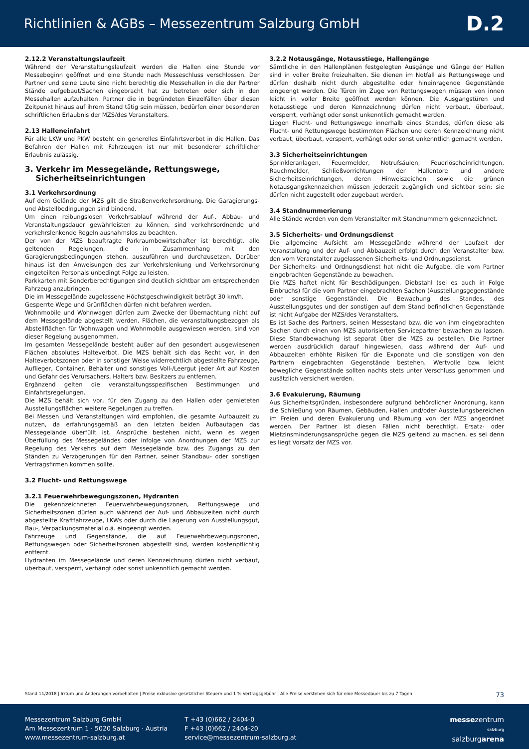Richtlinien & AGBs – Messezentrum Salzburg GmbH D.2
2.12.2 Veranstaltungslaufzeit
Während der Veranstaltungslaufzeit werden die Hallen eine Stunde vor Messebeginn geöffnet und eine Stunde nach Messeschluss verschlossen. Der Partner und seine Leute sind nicht berechtig die Messehallen in die der Partner Stände aufgebaut/Sachen eingebracht hat zu betreten oder sich in den Messehallen aufzuhalten. Partner die in begründeten Einzelfällen über diesen Zeitpunkt hinaus auf ihrem Stand tätig sein müssen, bedürfen einer besonderen schriftlichen Erlaubnis der MZS/des Veranstalters.
2.13 Halleneinfahrt
Für alle LKW und PKW besteht ein generelles Einfahrtsverbot in die Hallen. Das Befahren der Hallen mit Fahrzeugen ist nur mit besonderer schriftlicher Erlaubnis zulässig.
3. Verkehr im Messegelände, Rettungswege,
Sicherheitseinrichtungen
3.1 Verkehrsordnung
Auf dem Gelände der MZS gilt die Straßenverkehrsordnung. Die Garagierungs- und Abstellbedingungen sind bindend.
Um einen reibungslosen Verkehrsablauf während der Auf-, Abbau- und Veranstaltungsdauer gewährleisten zu können, sind verkehrsordnende und verkehrslenkende Regeln ausnahmslos zu beachten.
Der von der MZS beauftragte Parkraumbewirtschafter ist berechtigt, alle geltenden Regelungen, die in Zusammenhang mit den Garagierungsbedingungen stehen, auszuführen und durchzusetzen. Darüber hinaus ist den Anweisungen des zur Verkehrslenkung und Verkehrsordnung eingeteilten Personals unbedingt Folge zu leisten.
Parkkarten mit Sonderberechtigungen sind deutlich sichtbar am entsprechenden Fahrzeug anzubringen.
Die im Messegelände zugelassene Höchstgeschwindigkeit beträgt 30 km/h.
Gesperrte Wege und Grünflächen dürfen nicht befahren werden.
Wohnmobile und Wohnwagen dürfen zum Zwecke der Übernachtung nicht auf dem Messegelände abgestellt werden. Flächen, die veranstaltungsbezogen als Abstellflächen für Wohnwagen und Wohnmobile ausgewiesen werden, sind von dieser Regelung ausgenommen.
Im gesamten Messegelände besteht außer auf den gesondert ausgewiesenen Flächen absolutes Halteverbot. Die MZS behält sich das Recht vor, in den Halteverbotszonen oder in sonstiger Weise widerrechtlich abgestellte Fahrzeuge, Auflieger, Container, Behälter und sonstiges Voll-/Leergut jeder Art auf Kosten und Gefahr des Verursachers, Halters bzw. Besitzers zu entfernen.
Ergänzend gelten die veranstaltungsspezifischen Bestimmungen und Einfahrtsregelungen.
Die MZS behält sich vor, für den Zugang zu den Hallen oder gemieteten Ausstellungsflächen weitere Regelungen zu treffen.
Bei Messen und Veranstaltungen wird empfohlen, die gesamte Aufbauzeit zu nutzen, da erfahrungsgemäß an den letzten beiden Aufbautagen das Messegelände überfüllt ist. Ansprüche bestehen nicht, wenn es wegen Überfüllung des Messegeländes oder infolge von Anordnungen der MZS zur Regelung des Verkehrs auf dem Messegelände bzw. des Zugangs zu den Ständen zu Verzögerungen für den Partner, seiner Standbau- oder sonstigen Vertragsfirmen kommen sollte.
3.2 Flucht- und Rettungswege
3.2.1 Feuerwehrbewegungszonen, Hydranten
Die gekennzeichneten Feuerwehrbewegungszonen, Rettungswege und Sicherheitszonen dürfen auch während der Auf- und Abbauzeiten nicht durch abgestellte Kraftfahrzeuge, LKWs oder durch die Lagerung von Ausstellungsgut, Bau-, Verpackungsmaterial o.ä. eingeengt werden.
Fahrzeuge und Gegenstände, die auf Feuerwehrbewegungszonen, Rettungswegen oder Sicherheitszonen abgestellt sind, werden kostenpflichtig entfernt.
Hydranten im Messegelände und deren Kennzeichnung dürfen nicht verbaut, überbaut, versperrt, verhängt oder sonst unkenntlich gemacht werden.
3.2.2 Notausgänge, Notausstiege, Hallengänge
Sämtliche in den Hallenplänen festgelegten Ausgänge und Gänge der Hallen sind in voller Breite freizuhalten. Sie dienen im Notfall als Rettungswege und dürfen deshalb nicht durch abgestellte oder hineinragende Gegenstände eingeengt werden. Die Türen im Zuge von Rettungswegen müssen von innen leicht in voller Breite geöffnet werden können. Die Ausgangstüren und Notausstiege und deren Kennzeichnung dürfen nicht verbaut, überbaut, versperrt, verhängt oder sonst unkenntlich gemacht werden.
Liegen Flucht- und Rettungswege innerhalb eines Standes, dürfen diese als Flucht- und Rettungswege bestimmten Flächen und deren Kennzeichnung nicht verbaut, überbaut, versperrt, verhängt oder sonst unkenntlich gemacht werden.
3.3 Sicherheitseinrichtungen
Sprinkleranlagen, Feuermelder, Notrufsäulen, Feuerlöscheinrichtungen, Rauchmelder, Schließvorrichtungen der Hallentore und andere Sicherheitseinrichtungen, deren Hinweiszeichen sowie die grünen Notausgangskennzeichen müssen jederzeit zugänglich und sichtbar sein; sie dürfen nicht zugestellt oder zugebaut werden.
3.4 Standnummerierung
Alle Stände werden von dem Veranstalter mit Standnummern gekennzeichnet.
3.5 Sicherheits- und Ordnungsdienst
Die allgemeine Aufsicht am Messegelände während der Laufzeit der Veranstaltung und der Auf- und Abbauzeit erfolgt durch den Veranstalter bzw. den vom Veranstalter zugelassenen Sicherheits- und Ordnungsdienst.
Der Sicherheits- und Ordnungsdienst hat nicht die Aufgabe, die vom Partner eingebrachten Gegenstände zu bewachen.
Die MZS haftet nicht für Beschädigungen, Diebstahl (sei es auch in Folge Einbruchs) für die vom Partner eingebrachten Sachen (Ausstellungsgegenstände oder sonstige Gegenstände). Die Bewachung des Standes, des Ausstellungsgutes und der sonstigen auf dem Stand befindlichen Gegenstände ist nicht Aufgabe der MZS/des Veranstalters.
Es ist Sache des Partners, seinen Messestand bzw. die von ihm eingebrachten Sachen durch einen von MZS autorisierten Servicepartner bewachen zu lassen. Diese Standbewachung ist separat über die MZS zu bestellen. Die Partner werden ausdrücklich darauf hingewiesen, dass während der Auf- und Abbauzeiten erhöhte Risiken für die Exponate und die sonstigen von den Partnern eingebrachten Gegenstände bestehen. Wertvolle bzw. leicht bewegliche Gegenstände sollten nachts stets unter Verschluss genommen und zusätzlich versichert werden.
3.6 Evakuierung, Räumung
Aus Sicherheitsgründen, insbesondere aufgrund behördlicher Anordnung, kann die Schließung von Räumen, Gebäuden, Hallen und/oder Ausstellungsbereichen im Freien und deren Evakuierung und Räumung von der MZS angeordnet werden. Der Partner ist diesen Fällen nicht berechtigt, Ersatz- oder Mietzinsminderungsansprüche gegen die MZS geltend zu machen, es sei denn es liegt Vorsatz der MZS vor.
Stand 11/2018 | Irrtum und Änderungen vorbehalten | Preise exklusive gesetzlicher Steuern und 1 % Vertragsgebühr | Alle Preise verstehen sich für eine Messedauer bis zu 7 Tagen 73
Messezentrum Salzburg GmbH
Am Messezentrum 1 · 5020 Salzburg · Austria
www.messezentrum-salzburg.at
T +43 (0)662 / 2404-0
F +43 (0)662 / 2404-20
service@messezentrum-salzburg.at
messezentrum
salzburg
salzburgarena